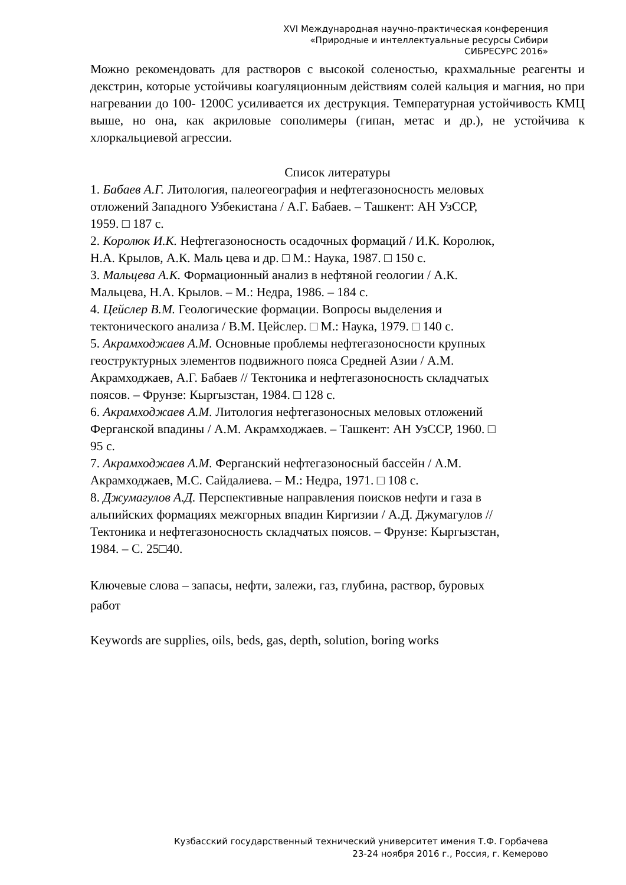XVI Международная научно-практическая конференция
«Природные и интеллектуальные ресурсы Сибири
СИБРЕСУРС 2016»
Можно рекомендовать для растворов с высокой соленостью, крахмальные реагенты и декстрин, которые устойчивы коагуляционным действиям солей кальция и магния, но при нагревании до 100- 1200С усиливается их деструкция. Температурная устойчивость КМЦ выше, но она, как акриловые сополимеры (гипан, метас и др.), не устойчива к хлоркальциевой агрессии.
Список литературы
1. Бабаев А.Г. Литология, палеогеография и нефтегазоносность меловых
отложений Западного Узбекистана / А.Г. Бабаев. – Ташкент: АН УзССР,
1959. □ 187 с.
2. Королюк И.К. Нефтегазоносность осадочных формаций / И.К. Королюк,
Н.А. Крылов, А.К. Маль цева и др. □ М.: Наука, 1987. □ 150 с.
3. Мальцева А.К. Формационный анализ в нефтяной геологии / А.К.
Мальцева, Н.А. Крылов. – М.: Недра, 1986. – 184 с.
4. Цейслер В.М. Геологические формации. Вопросы выделения и
тектонического анализа / В.М. Цейслер. □ М.: Наука, 1979. □ 140 с.
5. Акрамходжаев А.М. Основные проблемы нефтегазоносности крупных
геоструктурных элементов подвижного пояса Средней Азии / А.М.
Акрамходжаев, А.Г. Бабаев // Тектоника и нефтегазоносность складчатых
поясов. – Фрунзе: Кыргызстан, 1984. □ 128 с.
6. Акрамходжаев А.М. Литология нефтегазоносных меловых отложений
Ферганской впадины / А.М. Акрамходжаев. – Ташкент: АН УзССР, 1960. □
95 с.
7. Акрамходжаев А.М. Ферганский нефтегазоносный бассейн / А.М.
Акрамходжаев, М.С. Сайдалиева. – М.: Недра, 1971. □ 108 с.
8. Джумагулов А.Д. Перспективные направления поисков нефти и газа в
альпийских формациях межгорных впадин Киргизии / А.Д. Джумагулов //
Тектоника и нефтегазоносность складчатых поясов. – Фрунзе: Кыргызстан,
1984. – С. 25□40.
Ключевые слова – запасы, нефти, залежи, газ, глубина, раствор, буровых
работ
Keywords are supplies, oils, beds, gas, depth, solution, boring works
Кузбасский государственный технический университет имения Т.Ф. Горбачева
23-24 ноября 2016 г., Россия, г. Кемерово